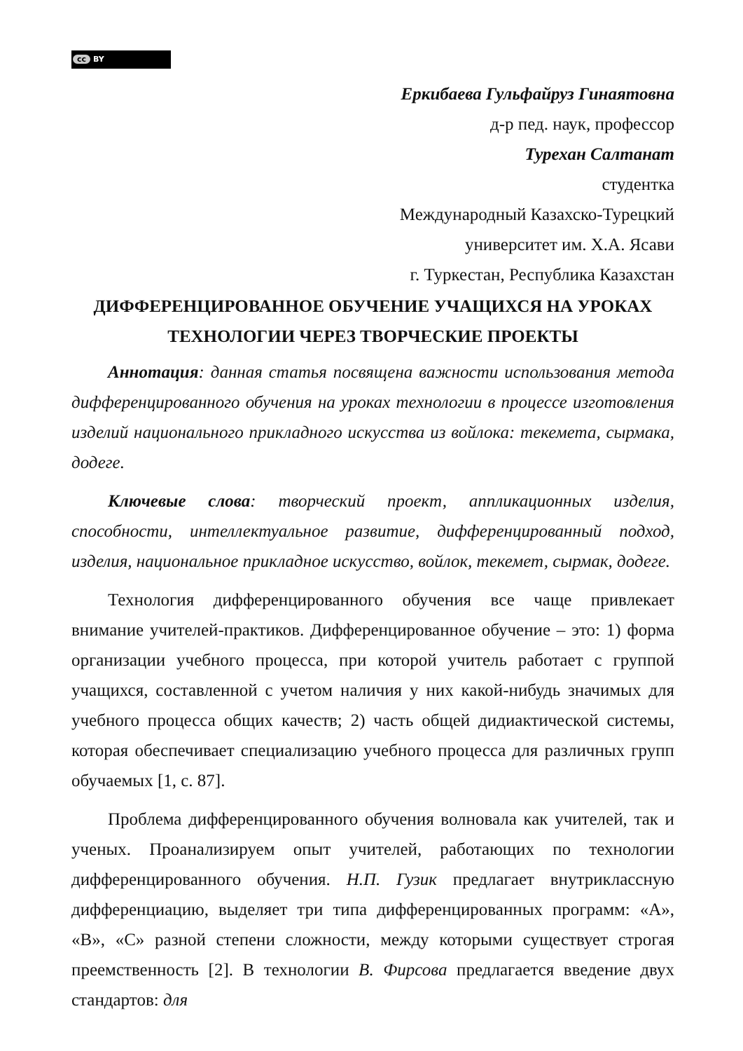cc BY
Еркибаева Гульфайруз Гинаятовна
д-р пед. наук, профессор
Турехан Салтанат
студентка
Международный Казахско-Турецкий
университет им. Х.А. Ясави
г. Туркестан, Республика Казахстан
ДИФФЕРЕНЦИРОВАННОЕ ОБУЧЕНИЕ УЧАЩИХСЯ НА УРОКАХ ТЕХНОЛОГИИ ЧЕРЕЗ ТВОРЧЕСКИЕ ПРОЕКТЫ
Аннотация: данная статья посвящена важности использования метода дифференцированного обучения на уроках технологии в процессе изготовления изделий национального прикладного искусства из войлока: текемета, сырмака, додеге.
Ключевые слова: творческий проект, аппликационных изделия, способности, интеллектуальное развитие, дифференцированный подход, изделия, национальное прикладное искусство, войлок, текемет, сырмак, додеге.
Технология дифференцированного обучения все чаще привлекает внимание учителей-практиков. Дифференцированное обучение – это: 1) форма организации учебного процесса, при которой учитель работает с группой учащихся, составленной с учетом наличия у них какой-нибудь значимых для учебного процесса общих качеств; 2) часть общей дидиактической системы, которая обеспечивает специализацию учебного процесса для различных групп обучаемых [1, с. 87].
Проблема дифференцированного обучения волновала как учителей, так и ученых. Проанализируем опыт учителей, работающих по технологии дифференцированного обучения. Н.П. Гузик предлагает внутриклассную дифференциацию, выделяет три типа дифференцированных программ: «А», «В», «С» разной степени сложности, между которыми существует строгая преемственность [2]. В технологии В. Фирсова предлагается введение двух стандартов: для